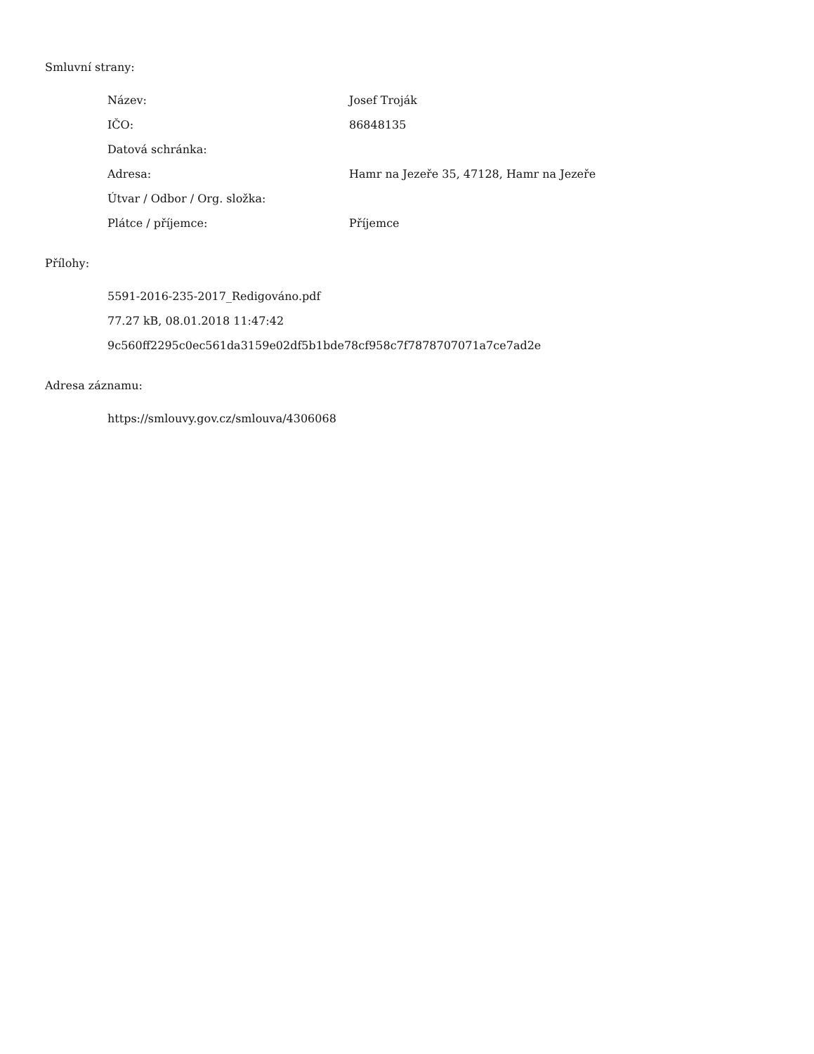Smluvní strany:
| Název: | Josef Troják |
| IČO: | 86848135 |
| Datová schránka: | |
| Adresa: | Hamr na Jezeře 35, 47128, Hamr na Jezeře |
| Útvar / Odbor / Org. složka: | |
| Plátce / příjemce: | Příjemce |
Přílohy:
5591-2016-235-2017_Redigováno.pdf
77.27 kB, 08.01.2018 11:47:42
9c560ff2295c0ec561da3159e02df5b1bde78cf958c7f7878707071a7ce7ad2e
Adresa záznamu:
https://smlouvy.gov.cz/smlouva/4306068